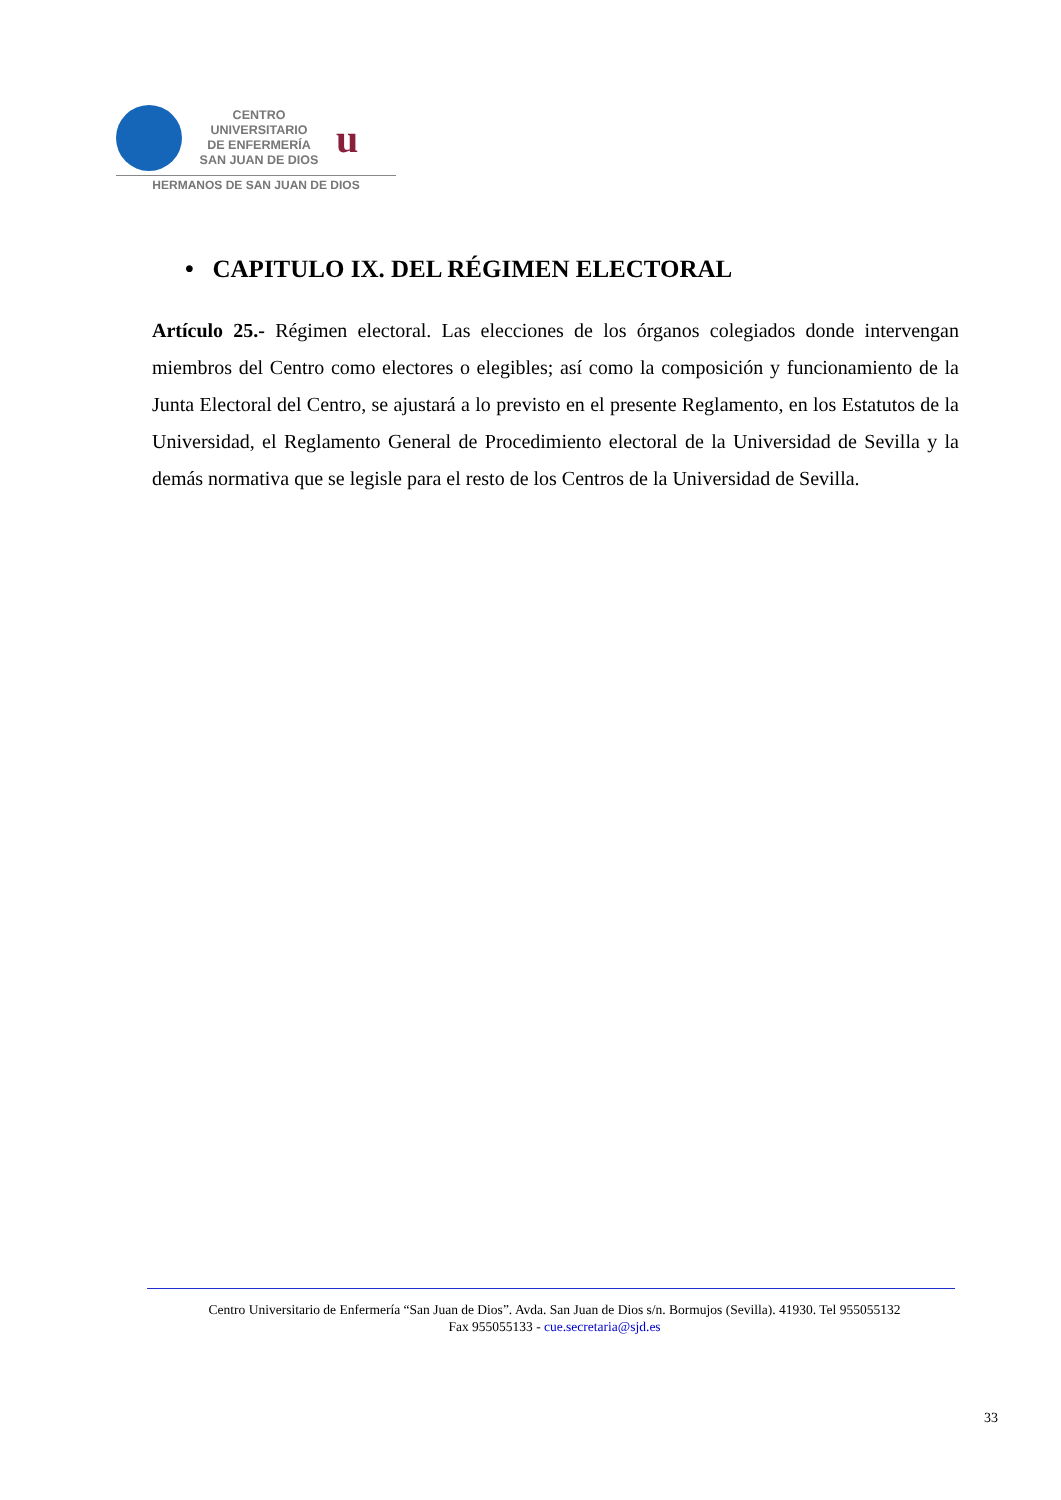CENTRO
UNIVERSITARIO
DE ENFERMERÍA
SAN JUAN DE DIOS
u
HERMANOS DE SAN JUAN DE DIOS
• CAPITULO IX. DEL RÉGIMEN ELECTORAL
Artículo 25.- Régimen electoral. Las elecciones de los órganos colegiados donde intervengan miembros del Centro como electores o elegibles; así como la composición y funcionamiento de la Junta Electoral del Centro, se ajustará a lo previsto en el presente Reglamento, en los Estatutos de la Universidad, el Reglamento General de Procedimiento electoral de la Universidad de Sevilla y la demás normativa que se legisle para el resto de los Centros de la Universidad de Sevilla.
Centro Universitario de Enfermería “San Juan de Dios”. Avda. San Juan de Dios s/n. Bormujos (Sevilla). 41930. Tel 955055132
Fax 955055133 - cue.secretaria@sjd.es
33